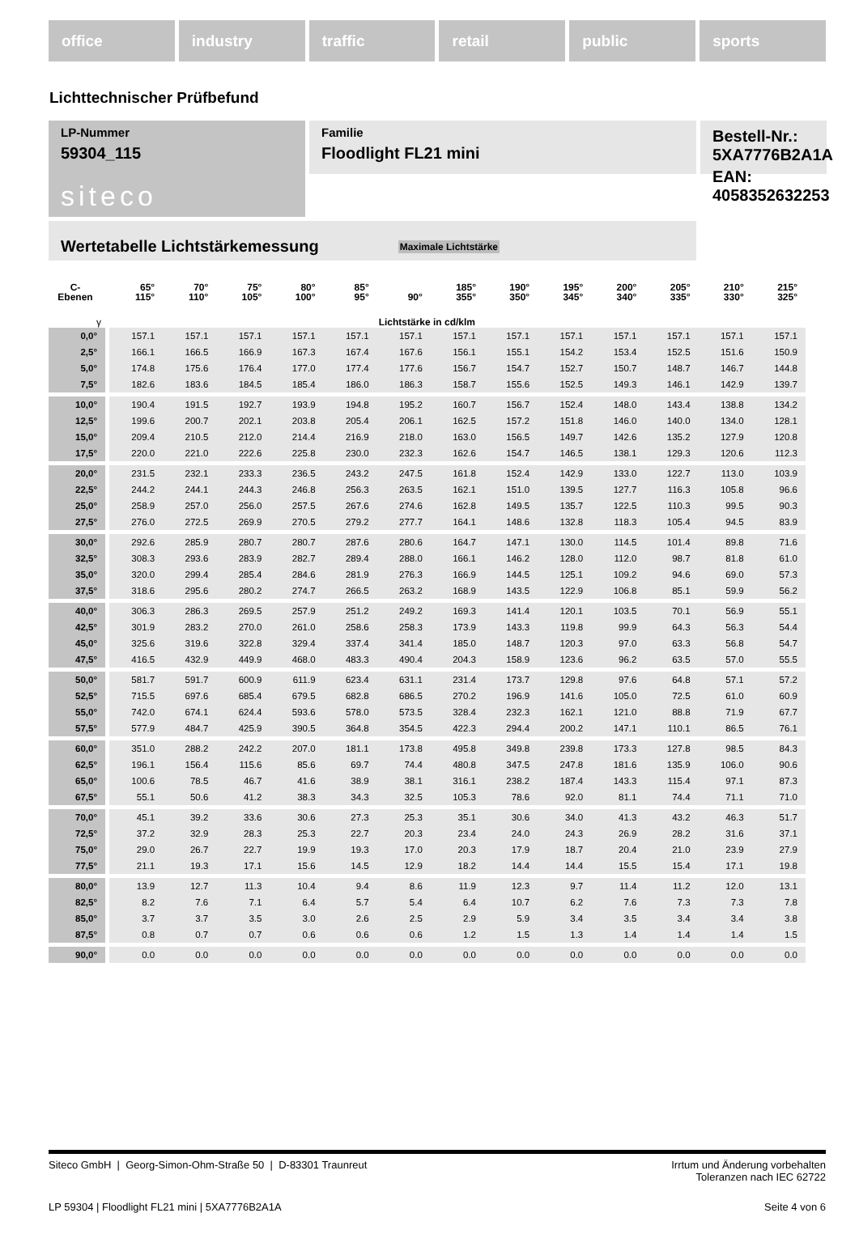office industry traffic retail public sports
Lichttechnischer Prüfbefund
Familie
Floodlight FL21 mini
Bestell-Nr.: 5XA7776B2A1A
EAN: 4058352632253
LP-Nummer
59304_115
siteco
Wertetabelle Lichtstärkemessung Maximale Lichtstärke
| C- Ebenen | 65° 115° | 70° 110° | 75° 105° | 80° 100° | 85° 95° | 90° | 185° 355° | 190° 350° | 195° 345° | 200° 340° | 205° 335° | 210° 330° | 215° 325° |
| --- | --- | --- | --- | --- | --- | --- | --- | --- | --- | --- | --- | --- | --- |
| γ | Lichtstärke in cd/klm | | | | | | | | | | | | |
| 0,0° | 157.1 | 157.1 | 157.1 | 157.1 | 157.1 | 157.1 | 157.1 | 157.1 | 157.1 | 157.1 | 157.1 | 157.1 | 157.1 |
| 2,5° | 166.1 | 166.5 | 166.9 | 167.3 | 167.4 | 167.6 | 156.1 | 155.1 | 154.2 | 153.4 | 152.5 | 151.6 | 150.9 |
| 5,0° | 174.8 | 175.6 | 176.4 | 177.0 | 177.4 | 177.6 | 156.7 | 154.7 | 152.7 | 150.7 | 148.7 | 146.7 | 144.8 |
| 7,5° | 182.6 | 183.6 | 184.5 | 185.4 | 186.0 | 186.3 | 158.7 | 155.6 | 152.5 | 149.3 | 146.1 | 142.9 | 139.7 |
| 10,0° | 190.4 | 191.5 | 192.7 | 193.9 | 194.8 | 195.2 | 160.7 | 156.7 | 152.4 | 148.0 | 143.4 | 138.8 | 134.2 |
| 12,5° | 199.6 | 200.7 | 202.1 | 203.8 | 205.4 | 206.1 | 162.5 | 157.2 | 151.8 | 146.0 | 140.0 | 134.0 | 128.1 |
| 15,0° | 209.4 | 210.5 | 212.0 | 214.4 | 216.9 | 218.0 | 163.0 | 156.5 | 149.7 | 142.6 | 135.2 | 127.9 | 120.8 |
| 17,5° | 220.0 | 221.0 | 222.6 | 225.8 | 230.0 | 232.3 | 162.6 | 154.7 | 146.5 | 138.1 | 129.3 | 120.6 | 112.3 |
| 20,0° | 231.5 | 232.1 | 233.3 | 236.5 | 243.2 | 247.5 | 161.8 | 152.4 | 142.9 | 133.0 | 122.7 | 113.0 | 103.9 |
| 22,5° | 244.2 | 244.1 | 244.3 | 246.8 | 256.3 | 263.5 | 162.1 | 151.0 | 139.5 | 127.7 | 116.3 | 105.8 | 96.6 |
| 25,0° | 258.9 | 257.0 | 256.0 | 257.5 | 267.6 | 274.6 | 162.8 | 149.5 | 135.7 | 122.5 | 110.3 | 99.5 | 90.3 |
| 27,5° | 276.0 | 272.5 | 269.9 | 270.5 | 279.2 | 277.7 | 164.1 | 148.6 | 132.8 | 118.3 | 105.4 | 94.5 | 83.9 |
| 30,0° | 292.6 | 285.9 | 280.7 | 280.7 | 287.6 | 280.6 | 164.7 | 147.1 | 130.0 | 114.5 | 101.4 | 89.8 | 71.6 |
| 32,5° | 308.3 | 293.6 | 283.9 | 282.7 | 289.4 | 288.0 | 166.1 | 146.2 | 128.0 | 112.0 | 98.7 | 81.8 | 61.0 |
| 35,0° | 320.0 | 299.4 | 285.4 | 284.6 | 281.9 | 276.3 | 166.9 | 144.5 | 125.1 | 109.2 | 94.6 | 69.0 | 57.3 |
| 37,5° | 318.6 | 295.6 | 280.2 | 274.7 | 266.5 | 263.2 | 168.9 | 143.5 | 122.9 | 106.8 | 85.1 | 59.9 | 56.2 |
| 40,0° | 306.3 | 286.3 | 269.5 | 257.9 | 251.2 | 249.2 | 169.3 | 141.4 | 120.1 | 103.5 | 70.1 | 56.9 | 55.1 |
| 42,5° | 301.9 | 283.2 | 270.0 | 261.0 | 258.6 | 258.3 | 173.9 | 143.3 | 119.8 | 99.9 | 64.3 | 56.3 | 54.4 |
| 45,0° | 325.6 | 319.6 | 322.8 | 329.4 | 337.4 | 341.4 | 185.0 | 148.7 | 120.3 | 97.0 | 63.3 | 56.8 | 54.7 |
| 47,5° | 416.5 | 432.9 | 449.9 | 468.0 | 483.3 | 490.4 | 204.3 | 158.9 | 123.6 | 96.2 | 63.5 | 57.0 | 55.5 |
| 50,0° | 581.7 | 591.7 | 600.9 | 611.9 | 623.4 | 631.1 | 231.4 | 173.7 | 129.8 | 97.6 | 64.8 | 57.1 | 57.2 |
| 52,5° | 715.5 | 697.6 | 685.4 | 679.5 | 682.8 | 686.5 | 270.2 | 196.9 | 141.6 | 105.0 | 72.5 | 61.0 | 60.9 |
| 55,0° | 742.0 | 674.1 | 624.4 | 593.6 | 578.0 | 573.5 | 328.4 | 232.3 | 162.1 | 121.0 | 88.8 | 71.9 | 67.7 |
| 57,5° | 577.9 | 484.7 | 425.9 | 390.5 | 364.8 | 354.5 | 422.3 | 294.4 | 200.2 | 147.1 | 110.1 | 86.5 | 76.1 |
| 60,0° | 351.0 | 288.2 | 242.2 | 207.0 | 181.1 | 173.8 | 495.8 | 349.8 | 239.8 | 173.3 | 127.8 | 98.5 | 84.3 |
| 62,5° | 196.1 | 156.4 | 115.6 | 85.6 | 69.7 | 74.4 | 480.8 | 347.5 | 247.8 | 181.6 | 135.9 | 106.0 | 90.6 |
| 65,0° | 100.6 | 78.5 | 46.7 | 41.6 | 38.9 | 38.1 | 316.1 | 238.2 | 187.4 | 143.3 | 115.4 | 97.1 | 87.3 |
| 67,5° | 55.1 | 50.6 | 41.2 | 38.3 | 34.3 | 32.5 | 105.3 | 78.6 | 92.0 | 81.1 | 74.4 | 71.1 | 71.0 |
| 70,0° | 45.1 | 39.2 | 33.6 | 30.6 | 27.3 | 25.3 | 35.1 | 30.6 | 34.0 | 41.3 | 43.2 | 46.3 | 51.7 |
| 72,5° | 37.2 | 32.9 | 28.3 | 25.3 | 22.7 | 20.3 | 23.4 | 24.0 | 24.3 | 26.9 | 28.2 | 31.6 | 37.1 |
| 75,0° | 29.0 | 26.7 | 22.7 | 19.9 | 19.3 | 17.0 | 20.3 | 17.9 | 18.7 | 20.4 | 21.0 | 23.9 | 27.9 |
| 77,5° | 21.1 | 19.3 | 17.1 | 15.6 | 14.5 | 12.9 | 18.2 | 14.4 | 14.4 | 15.5 | 15.4 | 17.1 | 19.8 |
| 80,0° | 13.9 | 12.7 | 11.3 | 10.4 | 9.4 | 8.6 | 11.9 | 12.3 | 9.7 | 11.4 | 11.2 | 12.0 | 13.1 |
| 82,5° | 8.2 | 7.6 | 7.1 | 6.4 | 5.7 | 5.4 | 6.4 | 10.7 | 6.2 | 7.6 | 7.3 | 7.3 | 7.8 |
| 85,0° | 3.7 | 3.7 | 3.5 | 3.0 | 2.6 | 2.5 | 2.9 | 5.9 | 3.4 | 3.5 | 3.4 | 3.4 | 3.8 |
| 87,5° | 0.8 | 0.7 | 0.7 | 0.6 | 0.6 | 0.6 | 1.2 | 1.5 | 1.3 | 1.4 | 1.4 | 1.4 | 1.5 |
| 90,0° | 0.0 | 0.0 | 0.0 | 0.0 | 0.0 | 0.0 | 0.0 | 0.0 | 0.0 | 0.0 | 0.0 | 0.0 | 0.0 |
Siteco GmbH | Georg-Simon-Ohm-Straße 50 | D-83301 Traunreut
Irrtum und Änderung vorbehalten
Toleranzen nach IEC 62722
LP 59304 | Floodlight FL21 mini | 5XA7776B2A1A
Seite 4 von 6